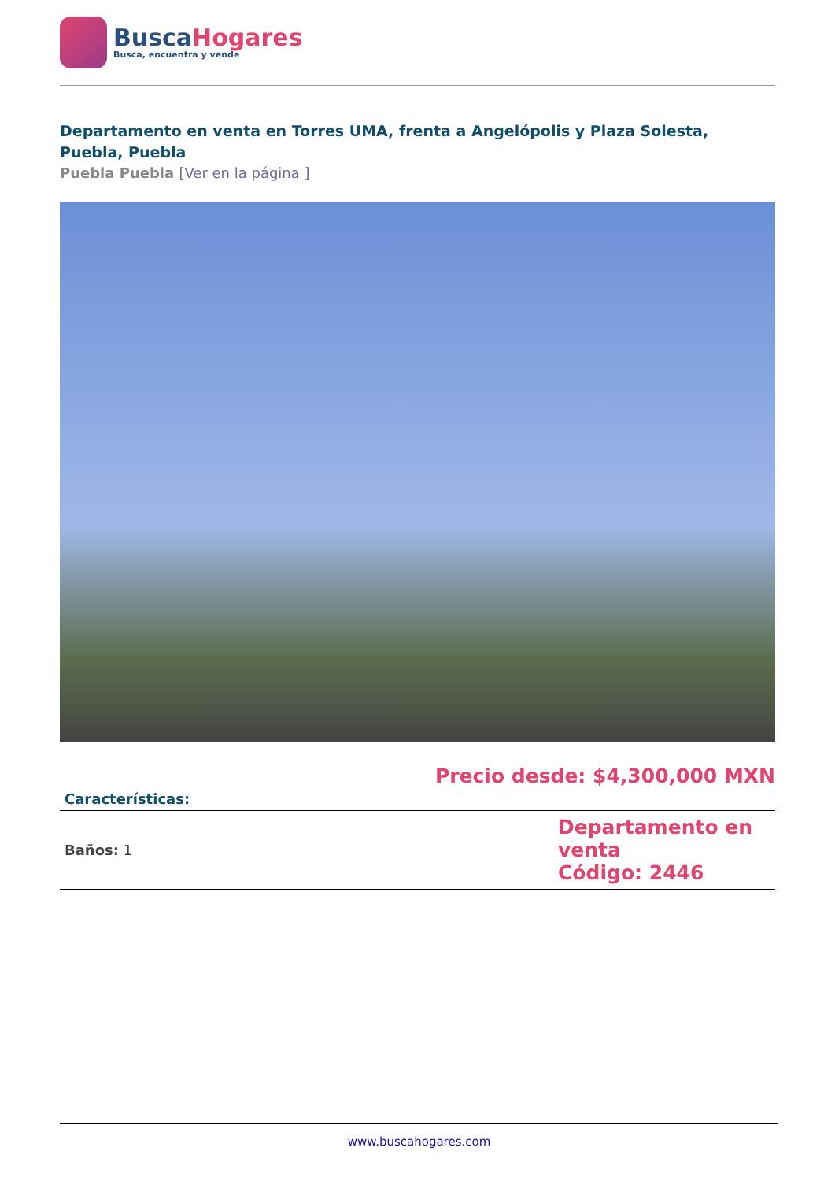BuscaHogares
Busca, encuentra y vende
Departamento en venta en Torres UMA, frenta a Angelópolis y Plaza Solesta, Puebla, Puebla
Puebla Puebla [Ver en la página ]
Precio desde: $4,300,000 MXN
| Características: | |
| --- | --- |
| Baños: 1 | Departamento en venta Código: 2446 |
www.buscahogares.com